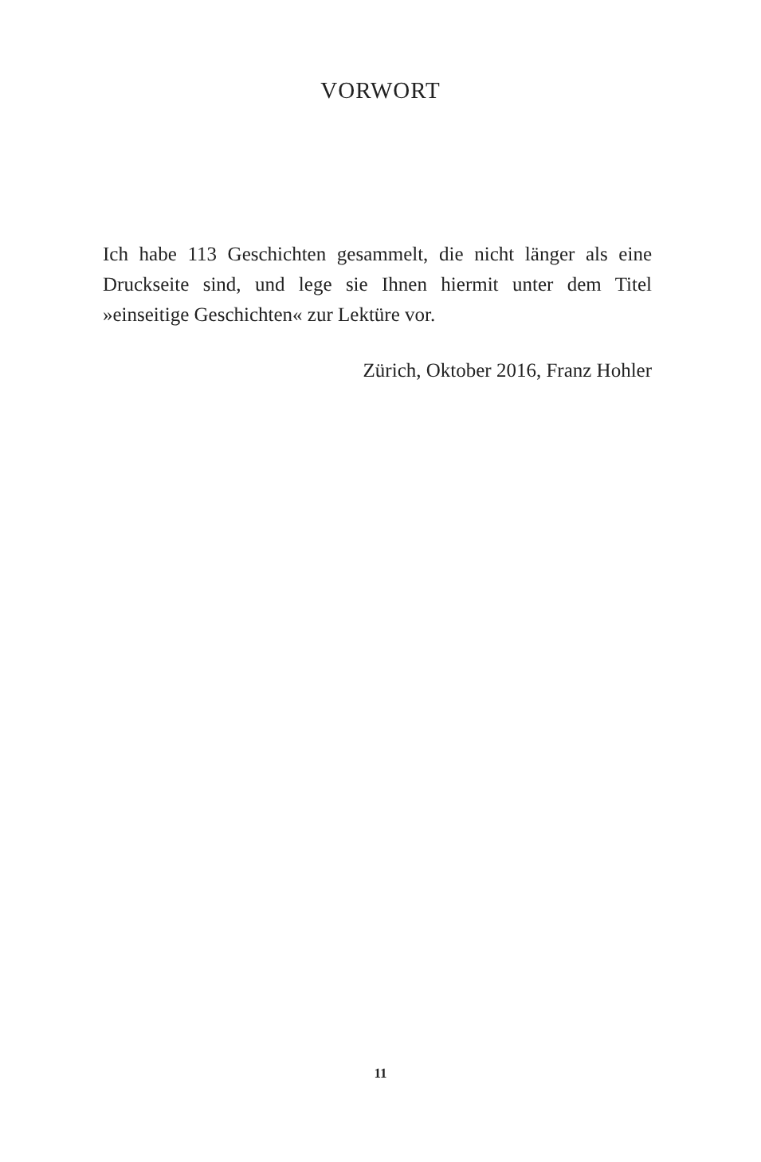VORWORT
Ich habe 113 Geschichten gesammelt, die nicht länger als eine Druckseite sind, und lege sie Ihnen hiermit unter dem Titel »einseitige Geschichten« zur Lektüre vor.
Zürich, Oktober 2016, Franz Hohler
11